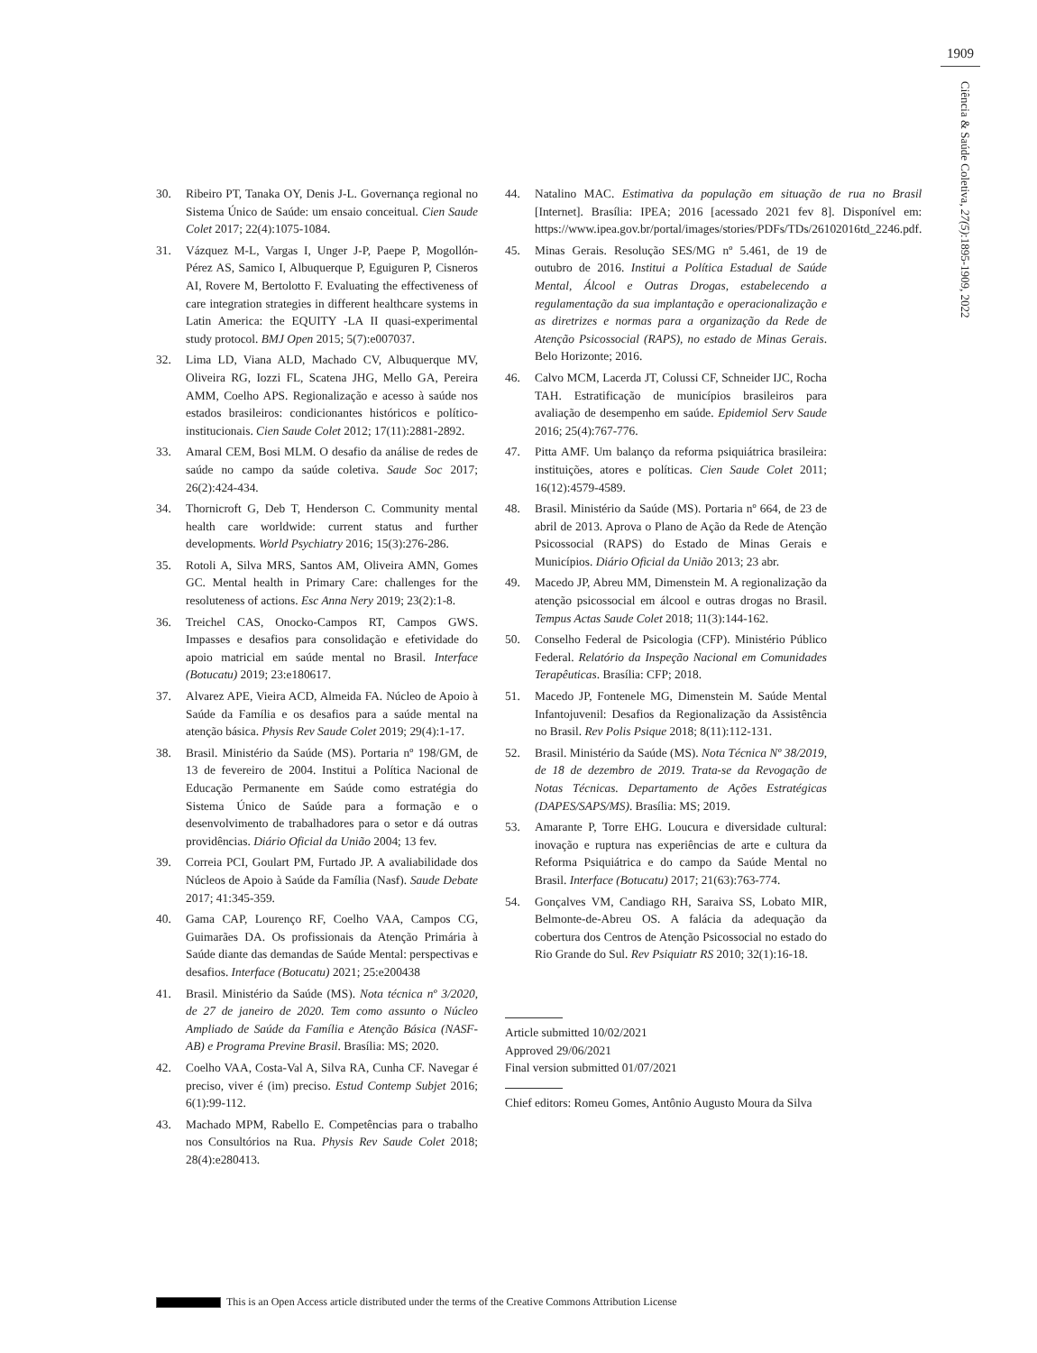1909
Ciência & Saúde Coletiva, 27(5):1895-1909, 2022
30. Ribeiro PT, Tanaka OY, Denis J-L. Governança regional no Sistema Único de Saúde: um ensaio conceitual. Cien Saude Colet 2017; 22(4):1075-1084.
31. Vázquez M-L, Vargas I, Unger J-P, Paepe P, Mogollón-Pérez AS, Samico I, Albuquerque P, Eguiguren P, Cisneros AI, Rovere M, Bertolotto F. Evaluating the effectiveness of care integration strategies in different healthcare systems in Latin America: the EQUITY -LA II quasi-experimental study protocol. BMJ Open 2015; 5(7):e007037.
32. Lima LD, Viana ALD, Machado CV, Albuquerque MV, Oliveira RG, Iozzi FL, Scatena JHG, Mello GA, Pereira AMM, Coelho APS. Regionalização e acesso à saúde nos estados brasileiros: condicionantes históricos e político-institucionais. Cien Saude Colet 2012; 17(11):2881-2892.
33. Amaral CEM, Bosi MLM. O desafio da análise de redes de saúde no campo da saúde coletiva. Saude Soc 2017; 26(2):424-434.
34. Thornicroft G, Deb T, Henderson C. Community mental health care worldwide: current status and further developments. World Psychiatry 2016; 15(3):276-286.
35. Rotoli A, Silva MRS, Santos AM, Oliveira AMN, Gomes GC. Mental health in Primary Care: challenges for the resoluteness of actions. Esc Anna Nery 2019; 23(2):1-8.
36. Treichel CAS, Onocko-Campos RT, Campos GWS. Impasses e desafios para consolidação e efetividade do apoio matricial em saúde mental no Brasil. Interface (Botucatu) 2019; 23:e180617.
37. Alvarez APE, Vieira ACD, Almeida FA. Núcleo de Apoio à Saúde da Família e os desafios para a saúde mental na atenção básica. Physis Rev Saude Colet 2019; 29(4):1-17.
38. Brasil. Ministério da Saúde (MS). Portaria nº 198/GM, de 13 de fevereiro de 2004. Institui a Política Nacional de Educação Permanente em Saúde como estratégia do Sistema Único de Saúde para a formação e o desenvolvimento de trabalhadores para o setor e dá outras providências. Diário Oficial da União 2004; 13 fev.
39. Correia PCI, Goulart PM, Furtado JP. A avaliabilidade dos Núcleos de Apoio à Saúde da Família (Nasf). Saude Debate 2017; 41:345-359.
40. Gama CAP, Lourenço RF, Coelho VAA, Campos CG, Guimarães DA. Os profissionais da Atenção Primária à Saúde diante das demandas de Saúde Mental: perspectivas e desafios. Interface (Botucatu) 2021; 25:e200438
41. Brasil. Ministério da Saúde (MS). Nota técnica nº 3/2020, de 27 de janeiro de 2020. Tem como assunto o Núcleo Ampliado de Saúde da Família e Atenção Básica (NASF-AB) e Programa Previne Brasil. Brasília: MS; 2020.
42. Coelho VAA, Costa-Val A, Silva RA, Cunha CF. Navegar é preciso, viver é (im) preciso. Estud Contemp Subjet 2016; 6(1):99-112.
43. Machado MPM, Rabello E. Competências para o trabalho nos Consultórios na Rua. Physis Rev Saude Colet 2018; 28(4):e280413.
44. Natalino MAC. Estimativa da população em situação de rua no Brasil [Internet]. Brasília: IPEA; 2016 [acessado 2021 fev 8]. Disponível em: https://www.ipea.gov.br/portal/images/stories/PDFs/TDs/26102016td_2246.pdf.
45. Minas Gerais. Resolução SES/MG nº 5.461, de 19 de outubro de 2016. Institui a Política Estadual de Saúde Mental, Álcool e Outras Drogas, estabelecendo a regulamentação da sua implantação e operacionalização e as diretrizes e normas para a organização da Rede de Atenção Psicossocial (RAPS), no estado de Minas Gerais. Belo Horizonte; 2016.
46. Calvo MCM, Lacerda JT, Colussi CF, Schneider IJC, Rocha TAH. Estratificação de municípios brasileiros para avaliação de desempenho em saúde. Epidemiol Serv Saude 2016; 25(4):767-776.
47. Pitta AMF. Um balanço da reforma psiquiátrica brasileira: instituições, atores e políticas. Cien Saude Colet 2011; 16(12):4579-4589.
48. Brasil. Ministério da Saúde (MS). Portaria nº 664, de 23 de abril de 2013. Aprova o Plano de Ação da Rede de Atenção Psicossocial (RAPS) do Estado de Minas Gerais e Municípios. Diário Oficial da União 2013; 23 abr.
49. Macedo JP, Abreu MM, Dimenstein M. A regionalização da atenção psicossocial em álcool e outras drogas no Brasil. Tempus Actas Saude Colet 2018; 11(3):144-162.
50. Conselho Federal de Psicologia (CFP). Ministério Público Federal. Relatório da Inspeção Nacional em Comunidades Terapêuticas. Brasília: CFP; 2018.
51. Macedo JP, Fontenele MG, Dimenstein M. Saúde Mental Infantojuvenil: Desafios da Regionalização da Assistência no Brasil. Rev Polis Psique 2018; 8(11):112-131.
52. Brasil. Ministério da Saúde (MS). Nota Técnica Nº 38/2019, de 18 de dezembro de 2019. Trata-se da Revogação de Notas Técnicas. Departamento de Ações Estratégicas (DAPES/SAPS/MS). Brasília: MS; 2019.
53. Amarante P, Torre EHG. Loucura e diversidade cultural: inovação e ruptura nas experiências de arte e cultura da Reforma Psiquiátrica e do campo da Saúde Mental no Brasil. Interface (Botucatu) 2017; 21(63):763-774.
54. Gonçalves VM, Candiago RH, Saraiva SS, Lobato MIR, Belmonte-de-Abreu OS. A falácia da adequação da cobertura dos Centros de Atenção Psicossocial no estado do Rio Grande do Sul. Rev Psiquiatr RS 2010; 32(1):16-18.
Article submitted 10/02/2021
Approved 29/06/2021
Final version submitted 01/07/2021
Chief editors: Romeu Gomes, Antônio Augusto Moura da Silva
This is an Open Access article distributed under the terms of the Creative Commons Attribution License